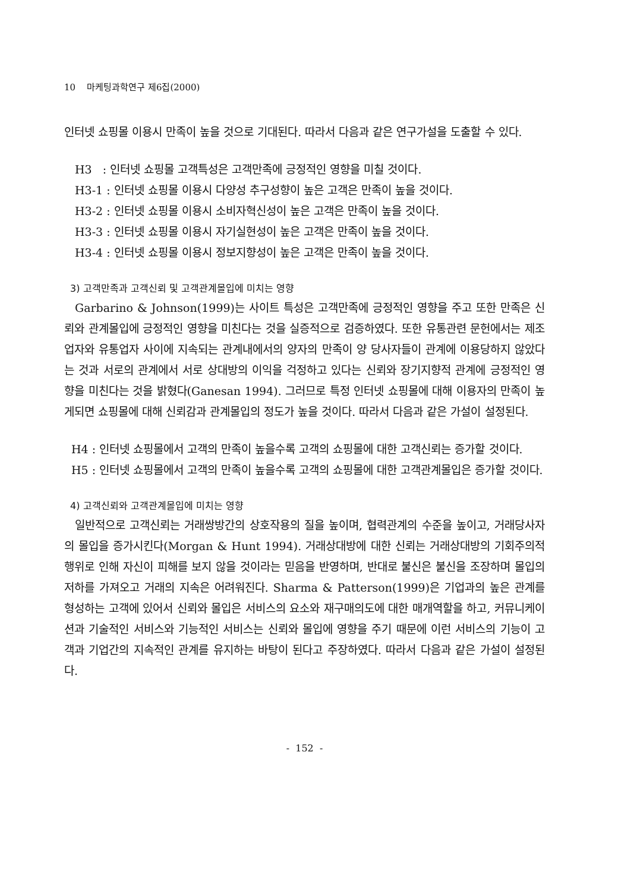10 마케팅과학연구 제6집(2000)
인터넷 쇼핑몰 이용시 만족이 높을 것으로 기대된다. 따라서 다음과 같은 연구가설을 도출할 수 있다.
H3 : 인터넷 쇼핑몰 고객특성은 고객만족에 긍정적인 영향을 미칠 것이다.
H3-1 : 인터넷 쇼핑몰 이용시 다양성 추구성향이 높은 고객은 만족이 높을 것이다.
H3-2 : 인터넷 쇼핑몰 이용시 소비자혁신성이 높은 고객은 만족이 높을 것이다.
H3-3 : 인터넷 쇼핑몰 이용시 자기실현성이 높은 고객은 만족이 높을 것이다.
H3-4 : 인터넷 쇼핑몰 이용시 정보지향성이 높은 고객은 만족이 높을 것이다.
3) 고객만족과 고객신뢰 및 고객관계몰입에 미치는 영향
Garbarino & Johnson(1999)는 사이트 특성은 고객만족에 긍정적인 영향을 주고 또한 만족은 신뢰와 관계몰입에 긍정적인 영향을 미친다는 것을 실증적으로 검증하였다. 또한 유통관련 문헌에서는 제조업자와 유통업자 사이에 지속되는 관계내에서의 양자의 만족이 양 당사자들이 관계에 이용당하지 않았다는 것과 서로의 관계에서 서로 상대방의 이익을 걱정하고 있다는 신뢰와 장기지향적 관계에 긍정적인 영향을 미친다는 것을 밝혔다(Ganesan 1994). 그러므로 특정 인터넷 쇼핑몰에 대해 이용자의 만족이 높게되면 쇼핑몰에 대해 신뢰감과 관계몰입의 정도가 높을 것이다. 따라서 다음과 같은 가설이 설정된다.
H4 : 인터넷 쇼핑몰에서 고객의 만족이 높을수록 고객의 쇼핑몰에 대한 고객신뢰는 증가할 것이다.
H5 : 인터넷 쇼핑몰에서 고객의 만족이 높을수록 고객의 쇼핑몰에 대한 고객관계몰입은 증가할 것이다.
4) 고객신뢰와 고객관계몰입에 미치는 영향
일반적으로 고객신뢰는 거래쌍방간의 상호작용의 질을 높이며, 협력관계의 수준을 높이고, 거래당사자의 몰입을 증가시킨다(Morgan & Hunt 1994). 거래상대방에 대한 신뢰는 거래상대방의 기회주의적 행위로 인해 자신이 피해를 보지 않을 것이라는 믿음을 반영하며, 반대로 불신은 불신을 조장하며 몰입의 저하를 가져오고 거래의 지속은 어려워진다. Sharma & Patterson(1999)은 기업과의 높은 관계를 형성하는 고객에 있어서 신뢰와 몰입은 서비스의 요소와 재구매의도에 대한 매개역할을 하고, 커뮤니케이션과 기술적인 서비스와 기능적인 서비스는 신뢰와 몰입에 영향을 주기 때문에 이런 서비스의 기능이 고객과 기업간의 지속적인 관계를 유지하는 바탕이 된다고 주장하였다. 따라서 다음과 같은 가설이 설정된다.
- 152 -